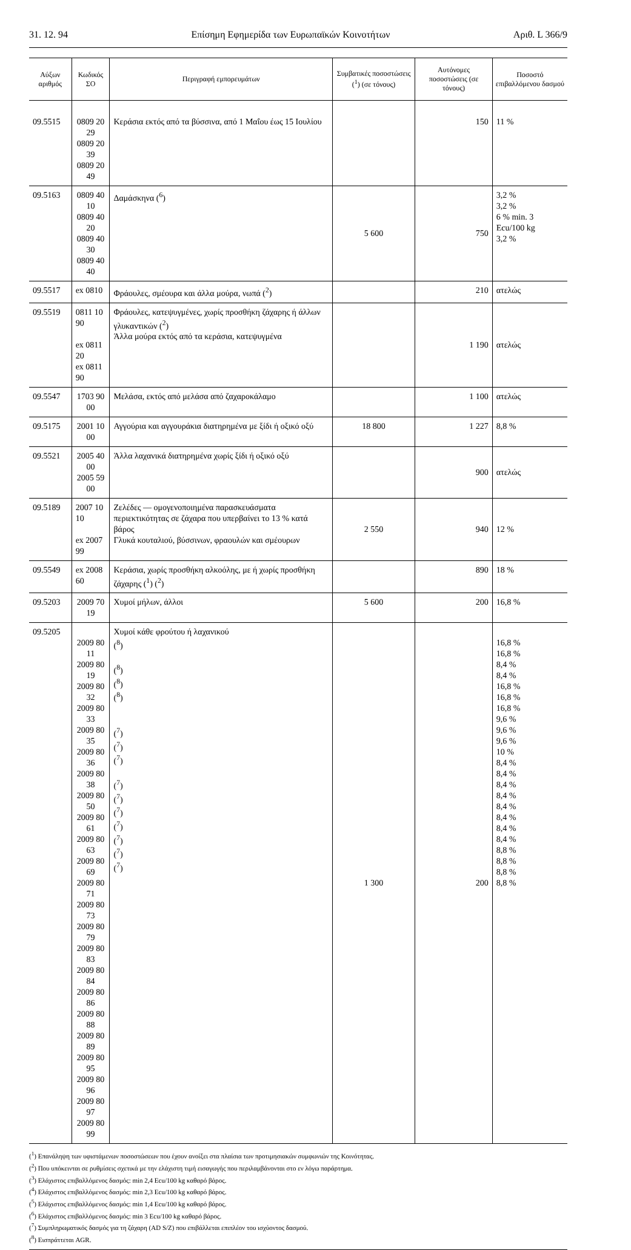31. 12. 94 Επίσημη Εφημερίδα των Ευρωπαϊκών Κοινοτήτων Αριθ. L 366/9
| Αύξων αριθμός | Κωδικός ΣΟ | Περιγραφή εμπορευμάτων | Συμβατικές ποσοστώσεις (<sup>1</sup>) (σε τόνους) | Αυτόνομες ποσοστώσεις (σε τόνους) | Ποσοστό επιβαλλόμενου δασμού |
| --- | --- | --- | --- | --- | --- |
| 09.5515 | 0809 20 29 0809 20 39 0809 20 49 | Κεράσια εκτός από τα βύσσινα, από 1 Μαΐου έως 15 Ιουλίου | | 150 | 11 % |
| 09.5163 | 0809 40 10 0809 40 20 0809 40 30 0809 40 40 | Δαμάσκηνα (<sup>6</sup>) | 5 600 | 750 | 3,2 % 3,2 % 6 % min. 3 Ecu/100 kg 3,2 % |
| 09.5517 | ex 0810 | Φράουλες, σμέουρα και άλλα μούρα, νωπά (<sup>2</sup>) | | 210 | ατελώς |
| 09.5519 | 0811 10 90 ex 0811 20 ex 0811 90 | Φράουλες, κατεψυγμένες, χωρίς προσθήκη ζάχαρης ή άλλων γλυκαντικών (<sup>2</sup>) Άλλα μούρα εκτός από τα κεράσια, κατεψυγμένα | | 1 190 | ατελώς |
| 09.5547 | 1703 90 00 | Μελάσα, εκτός από μελάσα από ζαχαροκάλαμο | | 1 100 | ατελώς |
| 09.5175 | 2001 10 00 | Αγγούρια και αγγουράκια διατηρημένα με ξίδι ή οξικό οξύ | 18 800 | 1 227 | 8,8 % |
| 09.5521 | 2005 40 00 2005 59 00 | Άλλα λαχανικά διατηρημένα χωρίς ξίδι ή οξικό οξύ | | 900 | ατελώς |
| 09.5189 | 2007 10 10 ex 2007 99 | Ζελέδες — ομογενοποιημένα παρασκευάσματα περιεκτικότητας σε ζάχαρα που υπερβαίνει το 13 % κατά βάρος Γλυκά κουταλιού, βύσσινων, φραουλών και σμέουρων | 2 550 | 940 | 12 % |
| 09.5549 | ex 2008 60 | Κεράσια, χωρίς προσθήκη αλκοόλης, με ή χωρίς προσθήκη ζάχαρης (<sup>1</sup>) (<sup>2</sup>) | | 890 | 18 % |
| 09.5203 | 2009 70 19 | Χυμοί μήλων, άλλοι | 5 600 | 200 | 16,8 % |
| 09.5205 | 2009 80 11 2009 80 19 2009 80 32 2009 80 33 2009 80 35 2009 80 36 2009 80 38 2009 80 50 2009 80 61 2009 80 63 2009 80 69 2009 80 71 2009 80 73 2009 80 79 2009 80 83 2009 80 84 2009 80 86 2009 80 88 2009 80 89 2009 80 95 2009 80 96 2009 80 97 2009 80 99 | Χυμοί κάθε φρούτου ή λαχανικού (<sup>8</sup>) (<sup>8</sup>) (<sup>8</sup>) (<sup>8</sup>) (<sup>7</sup>) (<sup>7</sup>) (<sup>7</sup>) (<sup>7</sup>) (<sup>7</sup>) (<sup>7</sup>) (<sup>7</sup>) (<sup>7</sup>) (<sup>7</sup>) (<sup>7</sup>) | 1 300 | 200 | 16,8 % 16,8 % 8,4 % 8,4 % 16,8 % 16,8 % 16,8 % 9,6 % 9,6 % 9,6 % 10 % 8,4 % 8,4 % 8,4 % 8,4 % 8,4 % 8,4 % 8,4 % 8,4 % 8,8 % 8,8 % 8,8 % 8,8 % |
(<sup>1</sup>) Επανάληψη των υφιστάμενων ποσοστώσεων που έχουν ανοίξει στα πλαίσια των προτιμησιακών συμφωνιών της Κοινότητας.
(<sup>2</sup>) Που υπόκεινται σε ρυθμίσεις σχετικά με την ελάχιστη τιμή εισαγωγής που περιλαμβάνονται στο εν λόγω παράρτημα.
(<sup>3</sup>) Ελάχιστος επιβαλλόμενος δασμός: min 2,4 Ecu/100 kg καθαρό βάρος.
(<sup>4</sup>) Ελάχιστος επιβαλλόμενος δασμός: min 2,3 Ecu/100 kg καθαρό βάρος.
(<sup>5</sup>) Ελάχιστος επιβαλλόμενος δασμός: min 1,4 Ecu/100 kg καθαρό βάρος.
(<sup>6</sup>) Ελάχιστος επιβαλλόμενος δασμός: min 3 Ecu/100 kg καθαρό βάρος.
(<sup>7</sup>) Συμπληρωματικός δασμός για τη ζάχαρη (AD S/Z) που επιβάλλεται επιπλέον του ισχύοντος δασμού.
(<sup>8</sup>) Εισπράττεται AGR.